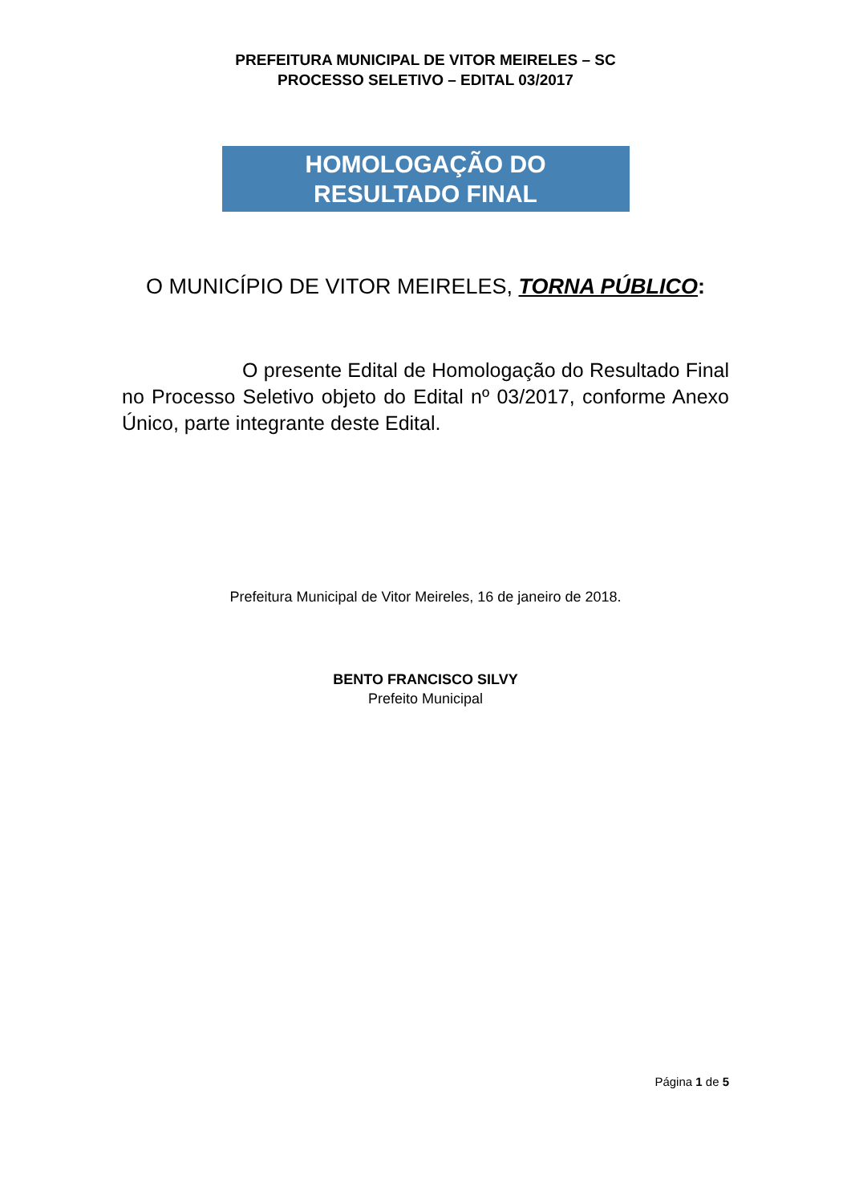PREFEITURA MUNICIPAL DE VITOR MEIRELES – SC
PROCESSO SELETIVO – EDITAL 03/2017
HOMOLOGAÇÃO DO
RESULTADO FINAL
O MUNICÍPIO DE VITOR MEIRELES, TORNA PÚBLICO:
O presente Edital de Homologação do Resultado Final no Processo Seletivo objeto do Edital nº 03/2017, conforme Anexo Único, parte integrante deste Edital.
Prefeitura Municipal de Vitor Meireles, 16 de janeiro de 2018.
BENTO FRANCISCO SILVY
Prefeito Municipal
Página 1 de 5